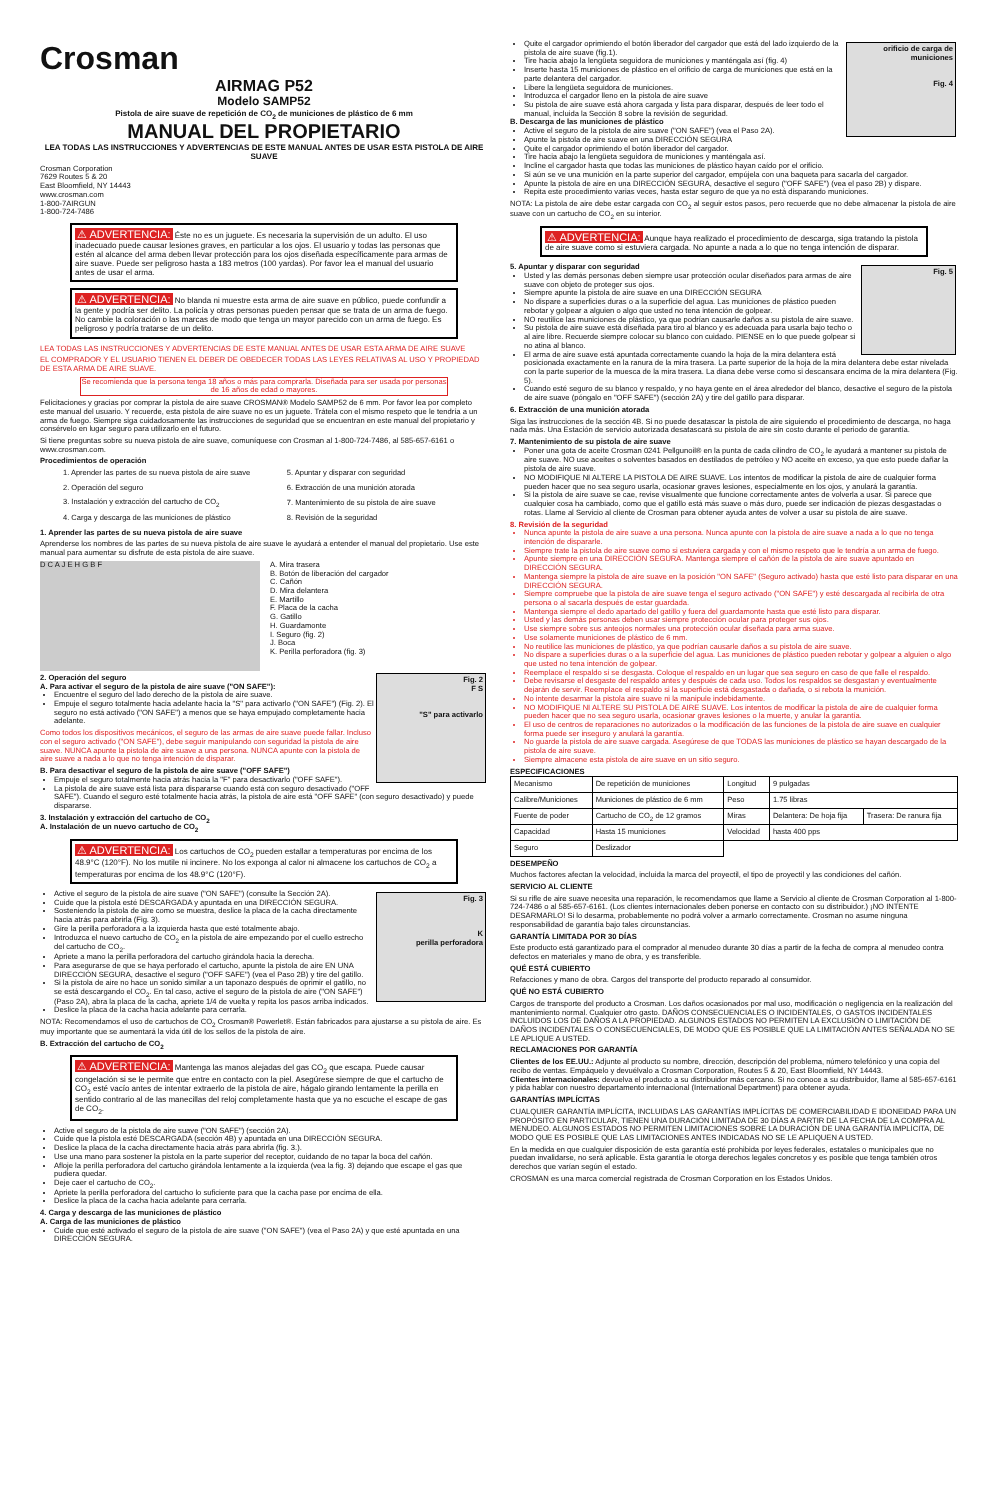Crosman
AIRMAG P52
Modelo SAMP52
Pistola de aire suave de repetición de CO<sub>2</sub> de municiones de plástico de 6 mm
MANUAL DEL PROPIETARIO
LEA TODAS LAS INSTRUCCIONES Y ADVERTENCIAS DE ESTE MANUAL ANTES DE USAR ESTA PISTOLA DE AIRE SUAVE
Crosman Corporation
7629 Routes 5 & 20
East Bloomfield, NY 14443
www.crosman.com
1-800-7AIRGUN
1-800-724-7486
⚠ ADVERTENCIA: Éste no es un juguete. Es necesaria la supervisión de un adulto. El uso inadecuado puede causar lesiones graves, en particular a los ojos. El usuario y todas las personas que estén al alcance del arma deben llevar protección para los ojos diseñada específicamente para armas de aire suave. Puede ser peligroso hasta a 183 metros (100 yardas). Por favor lea el manual del usuario antes de usar el arma.
⚠ ADVERTENCIA: No blanda ni muestre esta arma de aire suave en público, puede confundir a la gente y podría ser delito. La policía y otras personas pueden pensar que se trata de un arma de fuego. No cambie la coloración o las marcas de modo que tenga un mayor parecido con un arma de fuego. Es peligroso y podría tratarse de un delito.
LEA TODAS LAS INSTRUCCIONES Y ADVERTENCIAS DE ESTE MANUAL ANTES DE USAR ESTA ARMA DE AIRE SUAVE
EL COMPRADOR Y EL USUARIO TIENEN EL DEBER DE OBEDECER TODAS LAS LEYES RELATIVAS AL USO Y PROPIEDAD DE ESTA ARMA DE AIRE SUAVE.
Se recomienda que la persona tenga 18 años o más para comprarla. Diseñada para ser usada por personas de 16 años de edad o mayores.
Felicitaciones y gracias por comprar la pistola de aire suave CROSMAN® Modelo SAMP52 de 6 mm. Por favor lea por completo este manual del usuario. Y recuerde, esta pistola de aire suave no es un juguete. Trátela con el mismo respeto que le tendría a un arma de fuego. Siempre siga cuidadosamente las instrucciones de seguridad que se encuentran en este manual del propietario y consérvelo en lugar seguro para utilizarlo en el futuro.
Si tiene preguntas sobre su nueva pistola de aire suave, comuníquese con Crosman al 1-800-724-7486, al 585-657-6161 o www.crosman.com.
Procedimientos de operación
| 1. Aprender las partes de su nueva pistola de aire suave | 5. Apuntar y disparar con seguridad |
| 2. Operación del seguro | 6. Extracción de una munición atorada |
| 3. Instalación y extracción del cartucho de CO<sub>2</sub> | 7. Mantenimiento de su pistola de aire suave |
| 4. Carga y descarga de las municiones de plástico | 8. Revisión de la seguridad |
1. Aprender las partes de su nueva pistola de aire suave
Aprenderse los nombres de las partes de su nueva pistola de aire suave le ayudará a entender el manual del propietario. Use este manual para aumentar su disfrute de esta pistola de aire suave.
D C A J E H G B F
A. Mira trasera
B. Botón de liberación del cargador
C. Cañón
D. Mira delantera
E. Martillo
F. Placa de la cacha
G. Gatillo
H. Guardamonte
I. Seguro (fig. 2)
J. Boca
K. Perilla perforadora (fig. 3)
Fig. 2
F S
"S" para activarlo
2. Operación del seguro
A. Para activar el seguro de la pistola de aire suave ("ON SAFE"):
Encuentre el seguro del lado derecho de la pistola de aire suave.
Empuje el seguro totalmente hacia adelante hacia la "S" para activarlo ("ON SAFE") (Fig. 2). El seguro no está activado ("ON SAFE") a menos que se haya empujado completamente hacia adelante.
Como todos los dispositivos mecánicos, el seguro de las armas de aire suave puede fallar. Incluso con el seguro activado ("ON SAFE"), debe seguir manipulando con seguridad la pistola de aire suave. NUNCA apunte la pistola de aire suave a una persona. NUNCA apunte con la pistola de aire suave a nada a lo que no tenga intención de disparar.
B. Para desactivar el seguro de la pistola de aire suave ("OFF SAFE")
Empuje el seguro totalmente hacia atrás hacia la "F" para desactivarlo ("OFF SAFE").
La pistola de aire suave está lista para dispararse cuando está con seguro desactivado ("OFF SAFE"). Cuando el seguro esté totalmente hacia atrás, la pistola de aire está "OFF SAFE" (con seguro desactivado) y puede dispararse.
3. Instalación y extracción del cartucho de CO<sub>2</sub>
A. Instalación de un nuevo cartucho de CO<sub>2</sub>
⚠ ADVERTENCIA: Los cartuchos de CO<sub>2</sub> pueden estallar a temperaturas por encima de los 48.9°C (120°F). No los mutile ni incinere. No los exponga al calor ni almacene los cartuchos de CO<sub>2</sub> a temperaturas por encima de los 48.9°C (120°F).
Fig. 3
K
perilla perforadora
Active el seguro de la pistola de aire suave ("ON SAFE") (consulte la Sección 2A).
Cuide que la pistola esté DESCARGADA y apuntada en una DIRECCIÓN SEGURA.
Sosteniendo la pistola de aire como se muestra, deslice la placa de la cacha directamente hacia atrás para abrirla (Fig. 3).
Gire la perilla perforadora a la izquierda hasta que esté totalmente abajo.
Introduzca el nuevo cartucho de CO<sub>2</sub> en la pistola de aire empezando por el cuello estrecho del cartucho de CO<sub>2</sub>.
Apriete a mano la perilla perforadora del cartucho girándola hacia la derecha.
Para asegurarse de que se haya perforado el cartucho, apunte la pistola de aire EN UNA DIRECCIÓN SEGURA, desactive el seguro ("OFF SAFE") (vea el Paso 2B) y tire del gatillo.
Si la pistola de aire no hace un sonido similar a un taponazo después de oprimir el gatillo, no se está descargando el CO<sub>2</sub>. En tal caso, active el seguro de la pistola de aire ("ON SAFE") (Paso 2A), abra la placa de la cacha, apriete 1/4 de vuelta y repita los pasos arriba indicados.
Deslice la placa de la cacha hacia adelante para cerrarla.
NOTA: Recomendamos el uso de cartuchos de CO<sub>2</sub> Crosman® Powerlet®. Están fabricados para ajustarse a su pistola de aire. Es muy importante que se aumentará la vida útil de los sellos de la pistola de aire.
B. Extracción del cartucho de CO<sub>2</sub>
⚠ ADVERTENCIA: Mantenga las manos alejadas del gas CO<sub>2</sub> que escapa. Puede causar congelación si se le permite que entre en contacto con la piel. Asegúrese siempre de que el cartucho de CO<sub>2</sub> esté vacío antes de intentar extraerlo de la pistola de aire, hágalo girando lentamente la perilla en sentido contrario al de las manecillas del reloj completamente hasta que ya no escuche el escape de gas de CO<sub>2</sub>.
Active el seguro de la pistola de aire suave ("ON SAFE") (sección 2A).
Cuide que la pistola esté DESCARGADA (sección 4B) y apuntada en una DIRECCIÓN SEGURA.
Deslice la placa de la cacha directamente hacia atrás para abrirla (fig. 3.).
Use una mano para sostener la pistola en la parte superior del receptor, cuidando de no tapar la boca del cañón.
Afloje la perilla perforadora del cartucho girándola lentamente a la izquierda (vea la fig. 3) dejando que escape el gas que pudiera quedar.
Deje caer el cartucho de CO<sub>2</sub>.
Apriete la perilla perforadora del cartucho lo suficiente para que la cacha pase por encima de ella.
Deslice la placa de la cacha hacia adelante para cerrarla.
4. Carga y descarga de las municiones de plástico
A. Carga de las municiones de plástico
Cuide que esté activado el seguro de la pistola de aire suave ("ON SAFE") (vea el Paso 2A) y que esté apuntada en una DIRECCIÓN SEGURA.
orificio de carga de municiones
Fig. 4
Quite el cargador oprimiendo el botón liberador del cargador que está del lado izquierdo de la pistola de aire suave (fig.1).
Tire hacia abajo la lengüeta seguidora de municiones y manténgala así (fig. 4)
Inserte hasta 15 municiones de plástico en el orificio de carga de municiones que está en la parte delantera del cargador.
Libere la lengüeta seguidora de municiones.
Introduzca el cargador lleno en la pistola de aire suave
Su pistola de aire suave está ahora cargada y lista para disparar, después de leer todo el manual, incluida la Sección 8 sobre la revisión de seguridad.
B. Descarga de las municiones de plástico
Active el seguro de la pistola de aire suave ("ON SAFE") (vea el Paso 2A).
Apunte la pistola de aire suave en una DIRECCIÓN SEGURA
Quite el cargador oprimiendo el botón liberador del cargador.
Tire hacia abajo la lengüeta seguidora de municiones y manténgala así.
Incline el cargador hasta que todas las municiones de plástico hayan caído por el orificio.
Si aún se ve una munición en la parte superior del cargador, empújela con una baqueta para sacarla del cargador.
Apunte la pistola de aire en una DIRECCIÓN SEGURA, desactive el seguro ("OFF SAFE") (vea el paso 2B) y dispare.
Repita este procedimiento varias veces, hasta estar seguro de que ya no está disparando municiones.
NOTA: La pistola de aire debe estar cargada con CO<sub>2</sub> al seguir estos pasos, pero recuerde que no debe almacenar la pistola de aire suave con un cartucho de CO<sub>2</sub> en su interior.
⚠ ADVERTENCIA: Aunque haya realizado el procedimiento de descarga, siga tratando la pistola de aire suave como si estuviera cargada. No apunte a nada a lo que no tenga intención de disparar.
Fig. 5
5. Apuntar y disparar con seguridad
Usted y las demás personas deben siempre usar protección ocular diseñados para armas de aire suave con objeto de proteger sus ojos.
Siempre apunte la pistola de aire suave en una DIRECCIÓN SEGURA
No dispare a superficies duras o a la superficie del agua. Las municiones de plástico pueden rebotar y golpear a alguien o algo que usted no tena intención de golpear.
NO reutilice las municiones de plástico, ya que podrían causarle daños a su pistola de aire suave.
Su pistola de aire suave está diseñada para tiro al blanco y es adecuada para usarla bajo techo o al aire libre. Recuerde siempre colocar su blanco con cuidado. PIENSE en lo que puede golpear si no atina al blanco.
El arma de aire suave está apuntada correctamente cuando la hoja de la mira delantera está posicionada exactamente en la ranura de la mira trasera. La parte superior de la hoja de la mira delantera debe estar nivelada con la parte superior de la muesca de la mira trasera. La diana debe verse como si descansara encima de la mira delantera (Fig. 5).
Cuando esté seguro de su blanco y respaldo, y no haya gente en el área alrededor del blanco, desactive el seguro de la pistola de aire suave (póngalo en "OFF SAFE") (sección 2A) y tire del gatillo para disparar.
6. Extracción de una munición atorada
Siga las instrucciones de la sección 4B. Si no puede desatascar la pistola de aire siguiendo el procedimiento de descarga, no haga nada más. Una Estación de servicio autorizada desatascará su pistola de aire sin costo durante el periodo de garantía.
7. Mantenimiento de su pistola de aire suave
Poner una gota de aceite Crosman 0241 Pellgunoil® en la punta de cada cilindro de CO<sub>2</sub> le ayudará a mantener su pistola de aire suave. NO use aceites o solventes basados en destilados de petróleo y NO aceite en exceso, ya que esto puede dañar la pistola de aire suave.
NO MODIFIQUE NI ALTERE LA PISTOLA DE AIRE SUAVE. Los intentos de modificar la pistola de aire de cualquier forma pueden hacer que no sea seguro usarla, ocasionar graves lesiones, especialmente en los ojos, y anulará la garantía.
Si la pistola de aire suave se cae, revise visualmente que funcione correctamente antes de volverla a usar. Si parece que cualquier cosa ha cambiado, como que el gatillo está más suave o más duro, puede ser indicación de piezas desgastadas o rotas. Llame al Servicio al cliente de Crosman para obtener ayuda antes de volver a usar su pistola de aire suave.
8. Revisión de la seguridad
Nunca apunte la pistola de aire suave a una persona. Nunca apunte con la pistola de aire suave a nada a lo que no tenga intención de dispararle.
Siempre trate la pistola de aire suave como si estuviera cargada y con el mismo respeto que le tendría a un arma de fuego.
Apunte siempre en una DIRECCIÓN SEGURA. Mantenga siempre el cañón de la pistola de aire suave apuntado en DIRECCIÓN SEGURA.
Mantenga siempre la pistola de aire suave en la posición "ON SAFE" (Seguro activado) hasta que esté listo para disparar en una DIRECCIÓN SEGURA.
Siempre compruebe que la pistola de aire suave tenga el seguro activado ("ON SAFE") y esté descargada al recibirla de otra persona o al sacarla después de estar guardada.
Mantenga siempre el dedo apartado del gatillo y fuera del guardamonte hasta que esté listo para disparar.
Usted y las demás personas deben usar siempre protección ocular para proteger sus ojos.
Use siempre sobre sus anteojos normales una protección ocular diseñada para arma suave.
Use solamente municiones de plástico de 6 mm.
No reutilice las municiones de plástico, ya que podrían causarle daños a su pistola de aire suave.
No dispare a superficies duras o a la superficie del agua. Las municiones de plástico pueden rebotar y golpear a alguien o algo que usted no tena intención de golpear.
Reemplace el respaldo si se desgasta. Coloque el respaldo en un lugar que sea seguro en caso de que falle el respaldo.
Debe revisarse el desgaste del respaldo antes y después de cada uso. Todos los respaldos se desgastan y eventualmente dejarán de servir. Reemplace el respaldo si la superficie está desgastada o dañada, o si rebota la munición.
No intente desarmar la pistola aire suave ni la manipule indebidamente.
NO MODIFIQUE NI ALTERE SU PISTOLA DE AIRE SUAVE. Los intentos de modificar la pistola de aire de cualquier forma pueden hacer que no sea seguro usarla, ocasionar graves lesiones o la muerte, y anular la garantía.
El uso de centros de reparaciones no autorizados o la modificación de las funciones de la pistola de aire suave en cualquier forma puede ser inseguro y anulará la garantía.
No guarde la pistola de aire suave cargada. Asegúrese de que TODAS las municiones de plástico se hayan descargado de la pistola de aire suave.
Siempre almacene esta pistola de aire suave en un sitio seguro.
ESPECIFICACIONES
| Mecanismo | De repetición de municiones | Longitud | 9 pulgadas | |
| Calibre/Municiones | Municiones de plástico de 6 mm | Peso | 1.75 libras | |
| Fuente de poder | Cartucho de CO<sub>2</sub> de 12 gramos | Miras | Delantera: De hoja fija | Trasera: De ranura fija |
| Capacidad | Hasta 15 municiones | Velocidad | hasta 400 pps | |
| Seguro | Deslizador | | | |
DESEMPEÑO
Muchos factores afectan la velocidad, incluida la marca del proyectil, el tipo de proyectil y las condiciones del cañón.
SERVICIO AL CLIENTE
Si su rifle de aire suave necesita una reparación, le recomendamos que llame a Servicio al cliente de Crosman Corporation al 1-800-724-7486 o al 585-657-6161. (Los clientes internacionales deben ponerse en contacto con su distribuidor.) ¡NO INTENTE DESARMARLO! Si lo desarma, probablemente no podrá volver a armarlo correctamente. Crosman no asume ninguna responsabilidad de garantía bajo tales circunstancias.
GARANTÍA LIMITADA POR 30 DÍAS
Este producto está garantizado para el comprador al menudeo durante 30 días a partir de la fecha de compra al menudeo contra defectos en materiales y mano de obra, y es transferible.
QUÉ ESTÁ CUBIERTO
Refacciones y mano de obra. Cargos del transporte del producto reparado al consumidor.
QUÉ NO ESTÁ CUBIERTO
Cargos de transporte del producto a Crosman. Los daños ocasionados por mal uso, modificación o negligencia en la realización del mantenimiento normal. Cualquier otro gasto. DAÑOS CONSECUENCIALES O INCIDENTALES, O GASTOS INCIDENTALES INCLUIDOS LOS DE DAÑOS A LA PROPIEDAD. ALGUNOS ESTADOS NO PERMITEN LA EXCLUSIÓN O LIMITACIÓN DE DAÑOS INCIDENTALES O CONSECUENCIALES, DE MODO QUE ES POSIBLE QUE LA LIMITACIÓN ANTES SEÑALADA NO SE LE APLIQUE A USTED.
RECLAMACIONES POR GARANTÍA
Clientes de los EE.UU.: Adjunte al producto su nombre, dirección, descripción del problema, número telefónico y una copia del recibo de ventas. Empáquelo y devuélvalo a Crosman Corporation, Routes 5 & 20, East Bloomfield, NY 14443.
Clientes internacionales: devuelva el producto a su distribuidor más cercano. Si no conoce a su distribuidor, llame al 585-657-6161 y pida hablar con nuestro departamento internacional (International Department) para obtener ayuda.
GARANTÍAS IMPLÍCITAS
CUALQUIER GARANTÍA IMPLÍCITA, INCLUIDAS LAS GARANTÍAS IMPLÍCITAS DE COMERCIABILIDAD E IDONEIDAD PARA UN PROPÓSITO EN PARTICULAR, TIENEN UNA DURACIÓN LIMITADA DE 30 DÍAS A PARTIR DE LA FECHA DE LA COMPRA AL MENUDEO. ALGUNOS ESTADOS NO PERMITEN LIMITACIONES SOBRE LA DURACIÓN DE UNA GARANTÍA IMPLÍCITA, DE MODO QUE ES POSIBLE QUE LAS LIMITACIONES ANTES INDICADAS NO SE LE APLIQUEN A USTED.
En la medida en que cualquier disposición de esta garantía esté prohibida por leyes federales, estatales o municipales que no puedan invalidarse, no será aplicable. Esta garantía le otorga derechos legales concretos y es posible que tenga también otros derechos que varían según el estado.
CROSMAN es una marca comercial registrada de Crosman Corporation en los Estados Unidos.